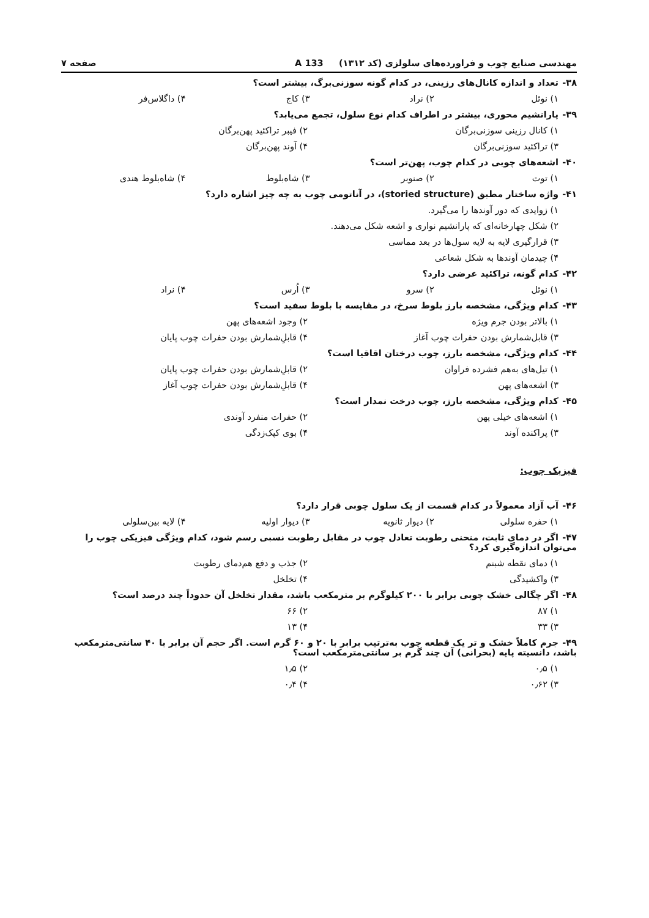مهندسی صنایع چوب و فراورده‌های سلولزی (کد ۱۳۱۲) 133 A
صفحه ۷
۳۸- تعداد و اندازه کانال‌های رزینی، در کدام گونه سوزنی‌برگ، بیشتر است؟
۱) نوئل ۲) نراد ۳) کاج ۴) داگلاس‌فر
۳۹- پارانشیم محوری، بیشتر در اطراف کدام نوع سلول، تجمع می‌یابد؟
۱) کانال رزینی سوزنی‌برگان ۲) فیبر تراکئید پهن‌برگان
۳) تراکئید سوزنی‌برگان ۴) آوند پهن‌برگان
۴۰- اشعه‌های چوبی در کدام چوب، پهن‌تر است؟
۱) توت ۲) صنوبر ۳) شاه‌بلوط ۴) شاه‌بلوط هندی
۴۱- واژه ساختار مطبق (storied structure)، در آناتومی چوب به چه چیز اشاره دارد؟
۱) زوایدی که دور آوندها را می‌گیرد.
۲) شکل چهارخانه‌ای که پارانشیم نواری و اشعه شکل می‌دهند.
۳) قرارگیری لایه به لایه سول‌ها در بعد مماسی
۴) چیدمان آوندها به شکل شعاعی
۴۲- کدام گونه، تراکئید عرضی دارد؟
۱) نوئل ۲) سرو ۳) اُرس ۴) نراد
۴۳- کدام ویژگی، مشخصه بارز بلوط سرخ، در مقایسه با بلوط سفید است؟
۱) بالاتر بودن جرم ویژه ۲) وجود اشعه‌های پهن
۳) قابل‌شمارش بودن حفرات چوب آغاز
۴) قابلِ‌شمارش بودن حفرات چوب پایان
۴۴- کدام ویژگی، مشخصه بارز، چوب درختان اقاقیا است؟
۱) تیل‌های به‌هم فشرده فراوان ۲) قابلِ‌شمارش بودن حفرات چوب پایان
۳) اشعه‌های پهن ۴) قابلِ‌شمارش بودن حفرات چوب آغاز
۴۵- کدام ویژگی، مشخصه بارز، چوب درخت نمدار است؟
۱) اشعه‌های خیلی پهن ۲) حفرات منفرد آوندی
۳) پراکنده آوند ۴) بوی کپک‌زدگی
فیزیک چوب:
۴۶- آب آزاد معمولاً در کدام قسمت از یک سلول چوبی قرار دارد؟
۱) حفره سلولی ۲) دیوار ثانویه ۳) دیوار اولیه ۴) لایه بین‌سلولی
۴۷- اگر در دمای ثابت، منحنی رطوبت تعادل چوب در مقابل رطوبت نسبی رسم شود، کدام ویژگی فیزیکی چوب را می‌توان اندازه‌گیری کرد؟
۱) دمای نقطه شبنم ۲) جذب و دفع هم‌دمای رطوبت
۳) واکشیدگی ۴) تخلخل
۴۸- اگر چگالی خشک چوبی برابر با ۲۰۰ کیلوگرم بر مترمکعب باشد، مقدار تخلخل آن حدوداً چند درصد است؟
۱) ۸۷ ۲) ۶۶
۳) ۳۳ ۴) ۱۳
۴۹- جرم کاملاً خشک و تر یک قطعه چوب به‌ترتیب برابر با ۲۰ و ۶۰ گرم است. اگر حجم آن برابر با ۴۰ سانتی‌مترمکعب باشد، دانسیته پایه (بحرانی) آن چند گرم بر سانتی‌مترمکعب است؟
۱) ۰٫۵ ۲) ۱٫۵
۳) ۰٫۶۲ ۴) ۰٫۴